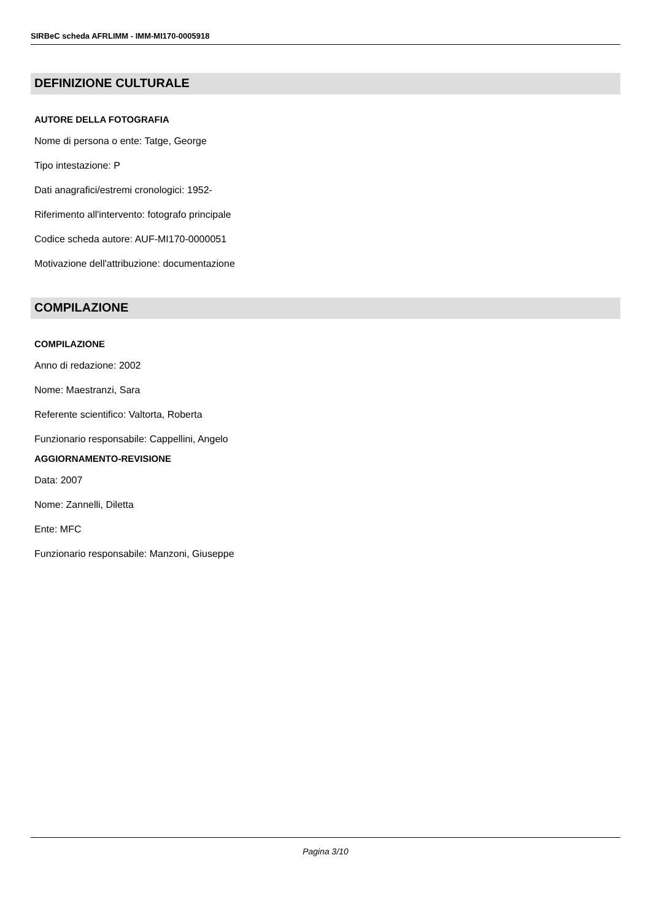SIRBeC scheda AFRLIMM - IMM-MI170-0005918
DEFINIZIONE CULTURALE
AUTORE DELLA FOTOGRAFIA
Nome di persona o ente: Tatge, George
Tipo intestazione: P
Dati anagrafici/estremi cronologici: 1952-
Riferimento all'intervento: fotografo principale
Codice scheda autore: AUF-MI170-0000051
Motivazione dell'attribuzione: documentazione
COMPILAZIONE
COMPILAZIONE
Anno di redazione: 2002
Nome: Maestranzi, Sara
Referente scientifico: Valtorta, Roberta
Funzionario responsabile: Cappellini, Angelo
AGGIORNAMENTO-REVISIONE
Data: 2007
Nome: Zannelli, Diletta
Ente: MFC
Funzionario responsabile: Manzoni, Giuseppe
Pagina 3/10